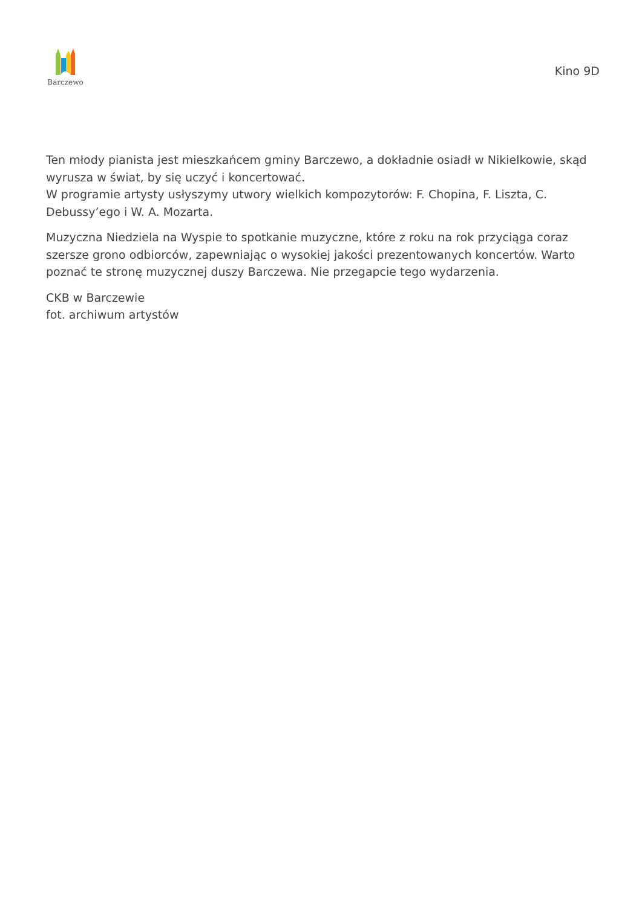Barczewo
Kino 9D
Ten młody pianista jest mieszkańcem gminy Barczewo, a dokładnie osiadł w Nikielkowie, skąd wyrusza w świat, by się uczyć i koncertować.
W programie artysty usłyszymy utwory wielkich kompozytorów: F. Chopina, F. Liszta, C. Debussy’ego i W. A. Mozarta.
Muzyczna Niedziela na Wyspie to spotkanie muzyczne, które z roku na rok przyciąga coraz szersze grono odbiorców, zapewniając o wysokiej jakości prezentowanych koncertów. Warto poznać te stronę muzycznej duszy Barczewa. Nie przegapcie tego wydarzenia.
CKB w Barczewie
fot. archiwum artystów